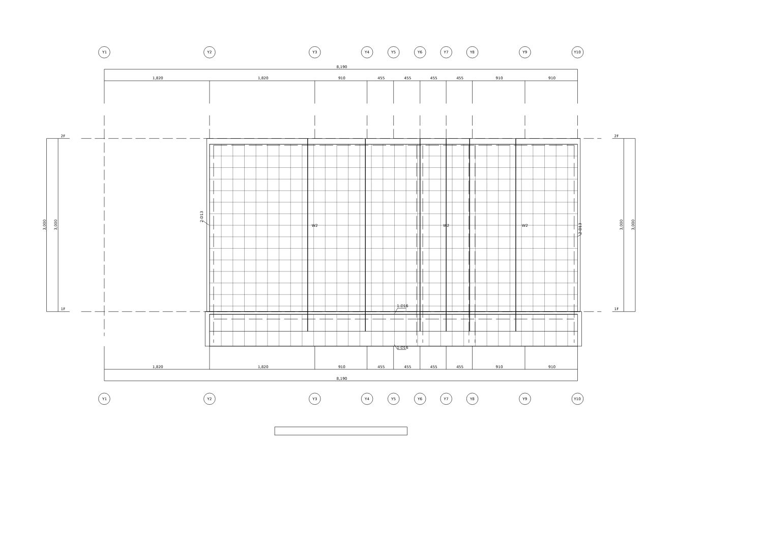Y1
Y2
Y3
Y4
Y5
Y6
Y7
Y8
Y9
Y10
8,190
1,820
1,820
910
455
455
455
455
910
910
2F
2F
3,000
3,000
2-D13
W2
W2
W2
2-D13
3,000
3,000
1-D16
1F
1F
1-D16
1,820
1,820
910
455
455
455
455
910
910
8,190
Y1
Y2
Y3
Y4
Y5
Y6
Y7
Y8
Y9
Y10